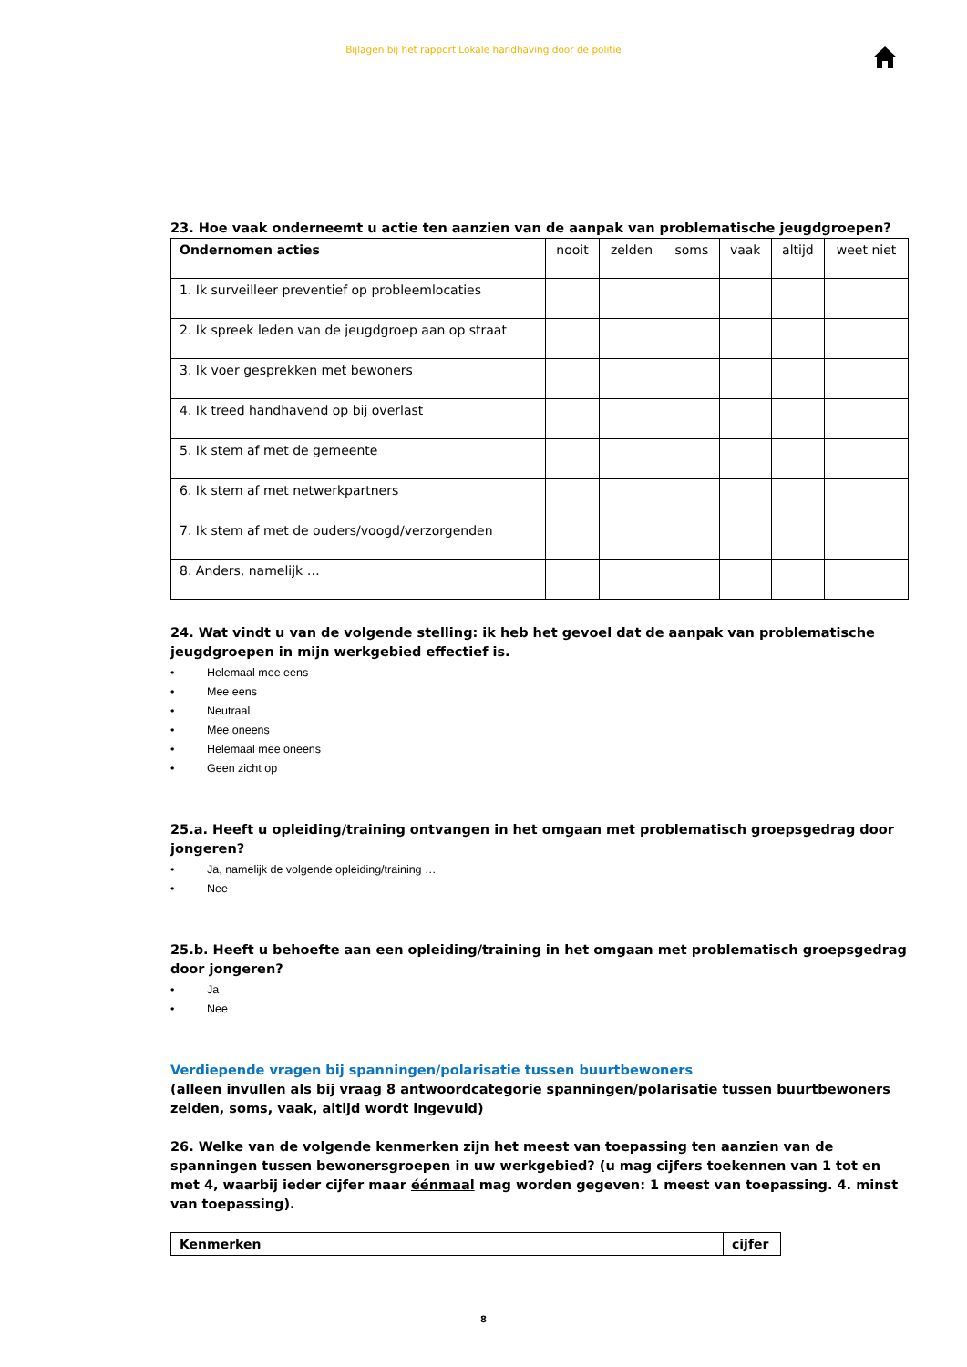Bijlagen bij het rapport Lokale handhaving door de politie
23. Hoe vaak onderneemt u actie ten aanzien van de aanpak van problematische jeugdgroepen?
| Ondernomen acties | nooit | zelden | soms | vaak | altijd | weet niet |
| --- | --- | --- | --- | --- | --- | --- |
| 1. Ik surveilleer preventief op probleemlocaties | | | | | | |
| 2. Ik spreek leden van de jeugdgroep aan op straat | | | | | | |
| 3. Ik voer gesprekken met bewoners | | | | | | |
| 4. Ik treed handhavend op bij overlast | | | | | | |
| 5. Ik stem af met de gemeente | | | | | | |
| 6. Ik stem af met netwerkpartners | | | | | | |
| 7. Ik stem af met de ouders/voogd/verzorgenden | | | | | | |
| 8. Anders, namelijk … | | | | | | |
24. Wat vindt u van de volgende stelling: ik heb het gevoel dat de aanpak van problematische jeugdgroepen in mijn werkgebied effectief is.
• Helemaal mee eens
• Mee eens
• Neutraal
• Mee oneens
• Helemaal mee oneens
• Geen zicht op
25.a. Heeft u opleiding/training ontvangen in het omgaan met problematisch groepsgedrag door jongeren?
• Ja, namelijk de volgende opleiding/training …
• Nee
25.b. Heeft u behoefte aan een opleiding/training in het omgaan met problematisch groepsgedrag door jongeren?
• Ja
• Nee
Verdiepende vragen bij spanningen/polarisatie tussen buurtbewoners
(alleen invullen als bij vraag 8 antwoordcategorie spanningen/polarisatie tussen buurtbewoners zelden, soms, vaak, altijd wordt ingevuld)
26. Welke van de volgende kenmerken zijn het meest van toepassing ten aanzien van de spanningen tussen bewonersgroepen in uw werkgebied? (u mag cijfers toekennen van 1 tot en met 4, waarbij ieder cijfer maar éénmaal mag worden gegeven: 1 meest van toepassing. 4. minst van toepassing).
| Kenmerken | cijfer |
| --- | --- |
8